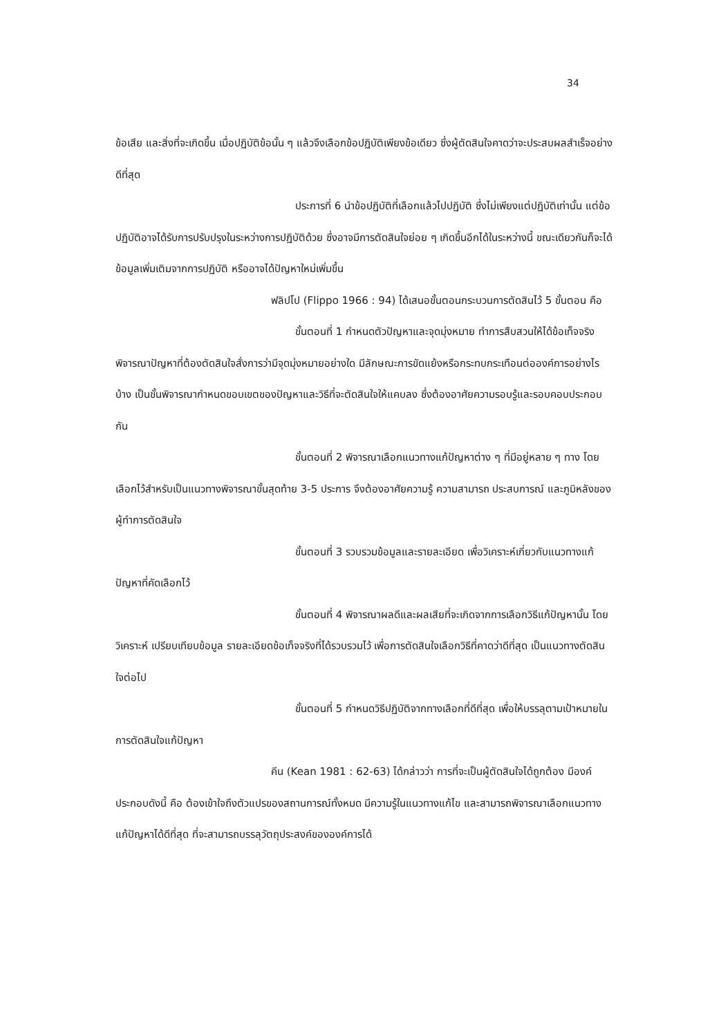34
ข้อเสีย และสิ่งที่จะเกิดขึ้น เมื่อปฏิบัติข้อนั้น ๆ แล้วจึงเลือกข้อปฏิบัติเพียงข้อเดียว ซึ่งผู้ตัดสินใจคาดว่าจะประสบผลสำเร็จอย่างดีที่สุด
ประการที่ 6 นำข้อปฏิบัติที่เลือกแล้วไปปฏิบัติ ซึ่งไม่เพียงแต่ปฏิบัติเท่านั้น แต่ข้อปฏิบัติอาจได้รับการปรับปรุงในระหว่างการปฏิบัติด้วย ซึ่งอาจมีการตัดสินใจย่อย ๆ เกิดขึ้นอีกได้ในระหว่างนี้ ขณะเดียวกันก็จะได้ข้อมูลเพิ่มเติมจากการปฏิบัติ หรืออาจได้ปัญหาใหม่เพิ่มขึ้น
ฟลิปโป (Flippo 1966 : 94) ได้เสนอขั้นตอนกระบวนการตัดสินไว้ 5 ขั้นตอน คือ
ขั้นตอนที่ 1 กำหนดตัวปัญหาและจุดมุ่งหมาย ทำการสืบสวนให้ได้ข้อเท็จจริง พิจารณาปัญหาที่ต้องตัดสินใจสั่งการว่ามีจุดมุ่งหมายอย่างใด มีลักษณะการขัดแย้งหรือกระทบกระเทือนต่อองค์การอย่างไรบ้าง เป็นขั้นพิจารณากำหนดขอบเขตของปัญหาและวิธีที่จะตัดสินใจให้แคบลง ซึ่งต้องอาศัยความรอบรู้และรอบคอบประกอบกัน
ขั้นตอนที่ 2 พิจารณาเลือกแนวทางแก้ปัญหาต่าง ๆ ที่มีอยู่หลาย ๆ ทาง โดยเลือกไว้สำหรับเป็นแนวทางพิจารณาขั้นสุดท้าย 3-5 ประการ จึงต้องอาศัยความรู้ ความสามารถ ประสบการณ์ และภูมิหลังของผู้ทำการตัดสินใจ
ขั้นตอนที่ 3 รวบรวมข้อมูลและรายละเอียด เพื่อวิเคราะห์เกี่ยวกับแนวทางแก้ปัญหาที่คัดเลือกไว้
ขั้นตอนที่ 4 พิจารณาผลดีและผลเสียที่จะเกิดจากการเลือกวิธีแก้ปัญหานั้น โดยวิเคราะห์ เปรียบเทียบข้อมูล รายละเอียดข้อเท็จจริงที่ได้รวบรวมไว้ เพื่อการตัดสินใจเลือกวิธีที่คาดว่าดีที่สุด เป็นแนวทางตัดสินใจต่อไป
ขั้นตอนที่ 5 กำหนดวิธีปฏิบัติจากทางเลือกที่ดีที่สุด เพื่อให้บรรลุตามเป้าหมายในการตัดสินใจแก้ปัญหา
คีน (Kean 1981 : 62-63) ได้กล่าวว่า การที่จะเป็นผู้ตัดสินใจได้ถูกต้อง มีองค์ประกอบดังนี้ คือ ต้องเข้าใจถึงตัวแปรของสถานการณ์ทั้งหมด มีความรู้ในแนวทางแก้ไข และสามารถพิจารณาเลือกแนวทางแก้ปัญหาได้ดีที่สุด ที่จะสามารถบรรลุวัตถุประสงค์ขององค์การได้